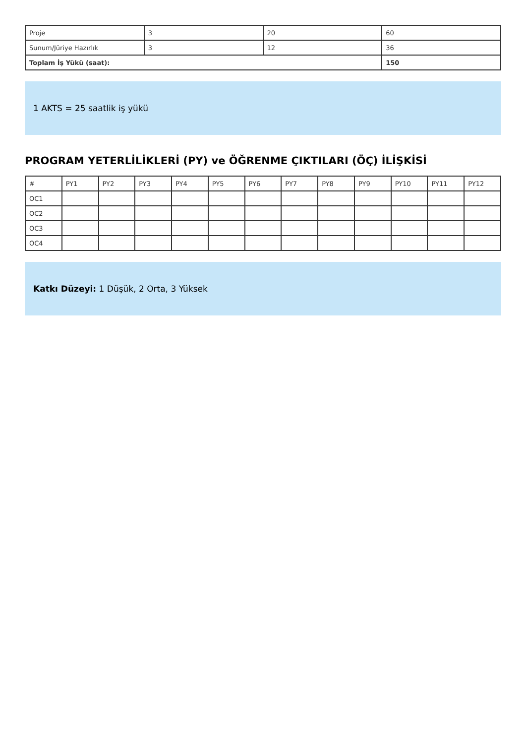| Proje | 3 | 20 | 60 |
| Sunum/Jüriye Hazırlık | 3 | 12 | 36 |
| Toplam İş Yükü (saat): | | | 150 |
1 AKTS = 25 saatlik iş yükü
PROGRAM YETERLİLİKLERİ (PY) ve ÖĞRENME ÇIKTILARI (ÖÇ) İLİŞKİSİ
| # | PY1 | PY2 | PY3 | PY4 | PY5 | PY6 | PY7 | PY8 | PY9 | PY10 | PY11 | PY12 |
| --- | --- | --- | --- | --- | --- | --- | --- | --- | --- | --- | --- | --- |
| OC1 | | | | | | | | | | | | |
| OC2 | | | | | | | | | | | | |
| OC3 | | | | | | | | | | | | |
| OC4 | | | | | | | | | | | | |
Katkı Düzeyi: 1 Düşük, 2 Orta, 3 Yüksek